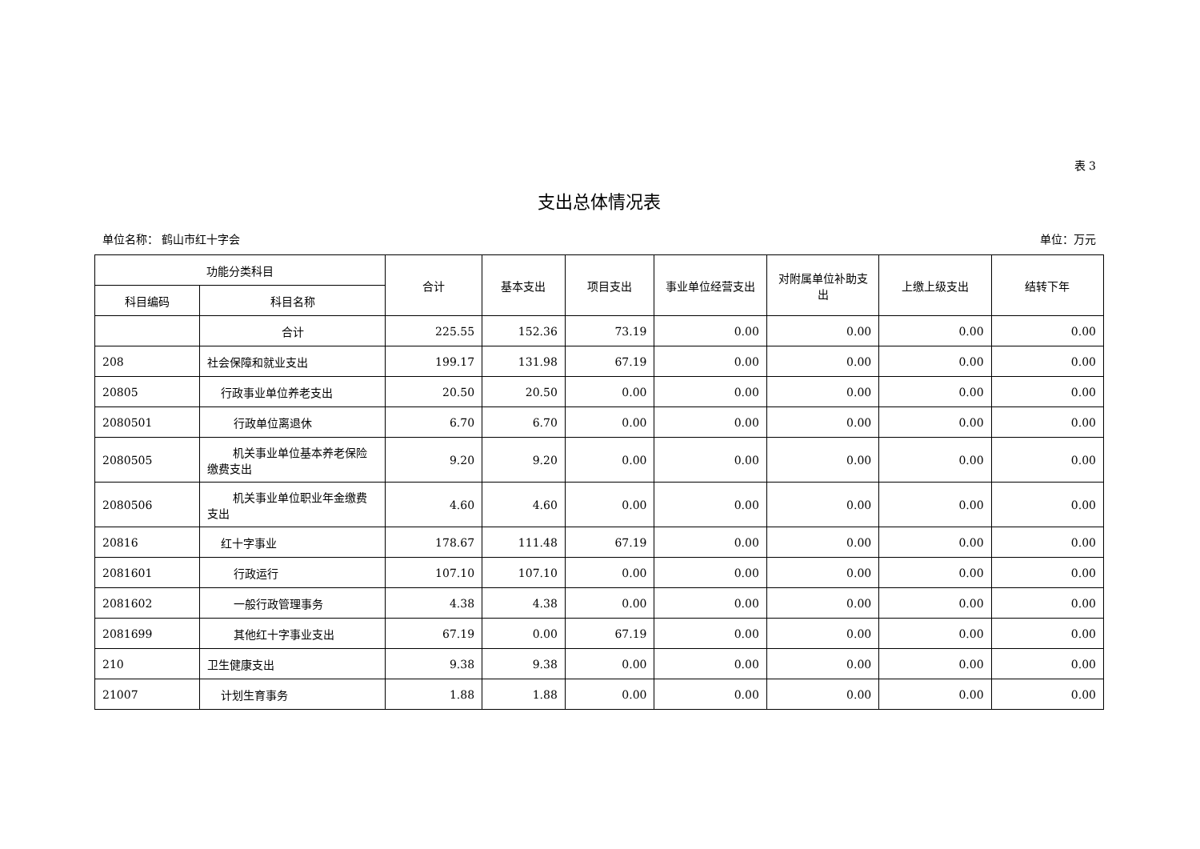表 3
支出总体情况表
单位名称： 鹤山市红十字会 单位：万元
| 功能分类科目 | | 合计 | 基本支出 | 项目支出 | 事业单位经营支出 | 对附属单位补助支出 | 上缴上级支出 | 结转下年 |
| --- | --- | --- | --- | --- | --- | --- | --- | --- |
| 科目编码 | 科目名称 | | | | | | | |
| | 合计 | 225.55 | 152.36 | 73.19 | 0.00 | 0.00 | 0.00 | 0.00 |
| 208 | 社会保障和就业支出 | 199.17 | 131.98 | 67.19 | 0.00 | 0.00 | 0.00 | 0.00 |
| 20805 | 行政事业单位养老支出 | 20.50 | 20.50 | 0.00 | 0.00 | 0.00 | 0.00 | 0.00 |
| 2080501 | 行政单位离退休 | 6.70 | 6.70 | 0.00 | 0.00 | 0.00 | 0.00 | 0.00 |
| 2080505 | 机关事业单位基本养老保 险缴费支出 | 9.20 | 9.20 | 0.00 | 0.00 | 0.00 | 0.00 | 0.00 |
| 2080506 | 机关事业单位职业年金缴 费支出 | 4.60 | 4.60 | 0.00 | 0.00 | 0.00 | 0.00 | 0.00 |
| 20816 | 红十字事业 | 178.67 | 111.48 | 67.19 | 0.00 | 0.00 | 0.00 | 0.00 |
| 2081601 | 行政运行 | 107.10 | 107.10 | 0.00 | 0.00 | 0.00 | 0.00 | 0.00 |
| 2081602 | 一般行政管理事务 | 4.38 | 4.38 | 0.00 | 0.00 | 0.00 | 0.00 | 0.00 |
| 2081699 | 其他红十字事业支出 | 67.19 | 0.00 | 67.19 | 0.00 | 0.00 | 0.00 | 0.00 |
| 210 | 卫生健康支出 | 9.38 | 9.38 | 0.00 | 0.00 | 0.00 | 0.00 | 0.00 |
| 21007 | 计划生育事务 | 1.88 | 1.88 | 0.00 | 0.00 | 0.00 | 0.00 | 0.00 |